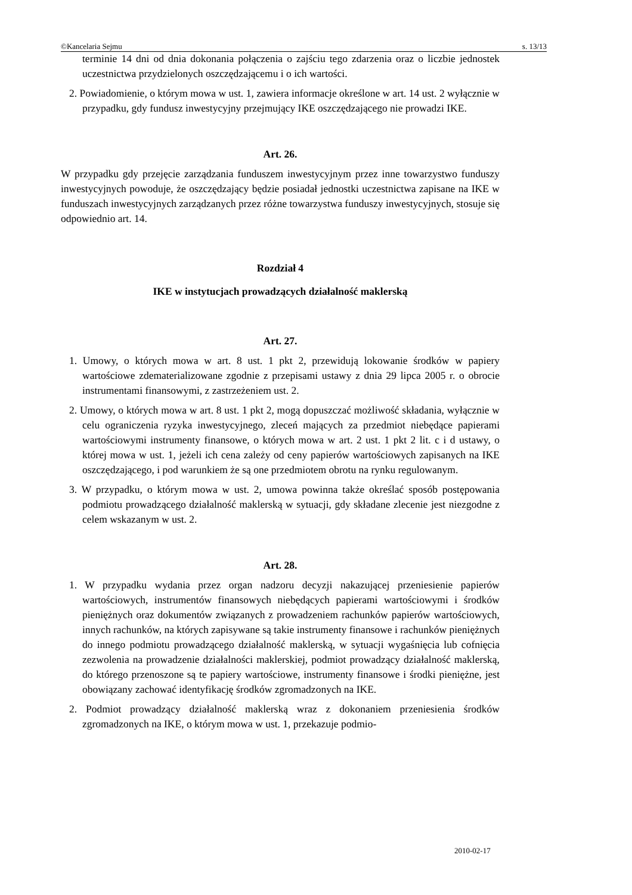©Kancelaria Sejmu s. 13/13
terminie 14 dni od dnia dokonania połączenia o zajściu tego zdarzenia oraz o liczbie jednostek uczestnictwa przydzielonych oszczędzającemu i o ich wartości.
2. Powiadomienie, o którym mowa w ust. 1, zawiera informacje określone w art. 14 ust. 2 wyłącznie w przypadku, gdy fundusz inwestycyjny przejmujący IKE oszczędzającego nie prowadzi IKE.
Art. 26.
W przypadku gdy przejęcie zarządzania funduszem inwestycyjnym przez inne towarzystwo funduszy inwestycyjnych powoduje, że oszczędzający będzie posiadał jednostki uczestnictwa zapisane na IKE w funduszach inwestycyjnych zarządzanych przez różne towarzystwa funduszy inwestycyjnych, stosuje się odpowiednio art. 14.
Rozdział 4
IKE w instytucjach prowadzących działalność maklerską
Art. 27.
1. Umowy, o których mowa w art. 8 ust. 1 pkt 2, przewidują lokowanie środków w papiery wartościowe zdematerializowane zgodnie z przepisami ustawy z dnia 29 lipca 2005 r. o obrocie instrumentami finansowymi, z zastrzeżeniem ust. 2.
2. Umowy, o których mowa w art. 8 ust. 1 pkt 2, mogą dopuszczać możliwość składania, wyłącznie w celu ograniczenia ryzyka inwestycyjnego, zleceń mających za przedmiot niebędące papierami wartościowymi instrumenty finansowe, o których mowa w art. 2 ust. 1 pkt 2 lit. c i d ustawy, o której mowa w ust. 1, jeżeli ich cena zależy od ceny papierów wartościowych zapisanych na IKE oszczędzającego, i pod warunkiem że są one przedmiotem obrotu na rynku regulowanym.
3. W przypadku, o którym mowa w ust. 2, umowa powinna także określać sposób postępowania podmiotu prowadzącego działalność maklerską w sytuacji, gdy składane zlecenie jest niezgodne z celem wskazanym w ust. 2.
Art. 28.
1. W przypadku wydania przez organ nadzoru decyzji nakazującej przeniesienie papierów wartościowych, instrumentów finansowych niebędących papierami wartościowymi i środków pieniężnych oraz dokumentów związanych z prowadzeniem rachunków papierów wartościowych, innych rachunków, na których zapisywane są takie instrumenty finansowe i rachunków pieniężnych do innego podmiotu prowadzącego działalność maklerską, w sytuacji wygaśnięcia lub cofnięcia zezwolenia na prowadzenie działalności maklerskiej, podmiot prowadzący działalność maklerską, do którego przenoszone są te papiery wartościowe, instrumenty finansowe i środki pieniężne, jest obowiązany zachować identyfikację środków zgromadzonych na IKE.
2. Podmiot prowadzący działalność maklerską wraz z dokonaniem przeniesienia środków zgromadzonych na IKE, o którym mowa w ust. 1, przekazuje podmio-
2010-02-17